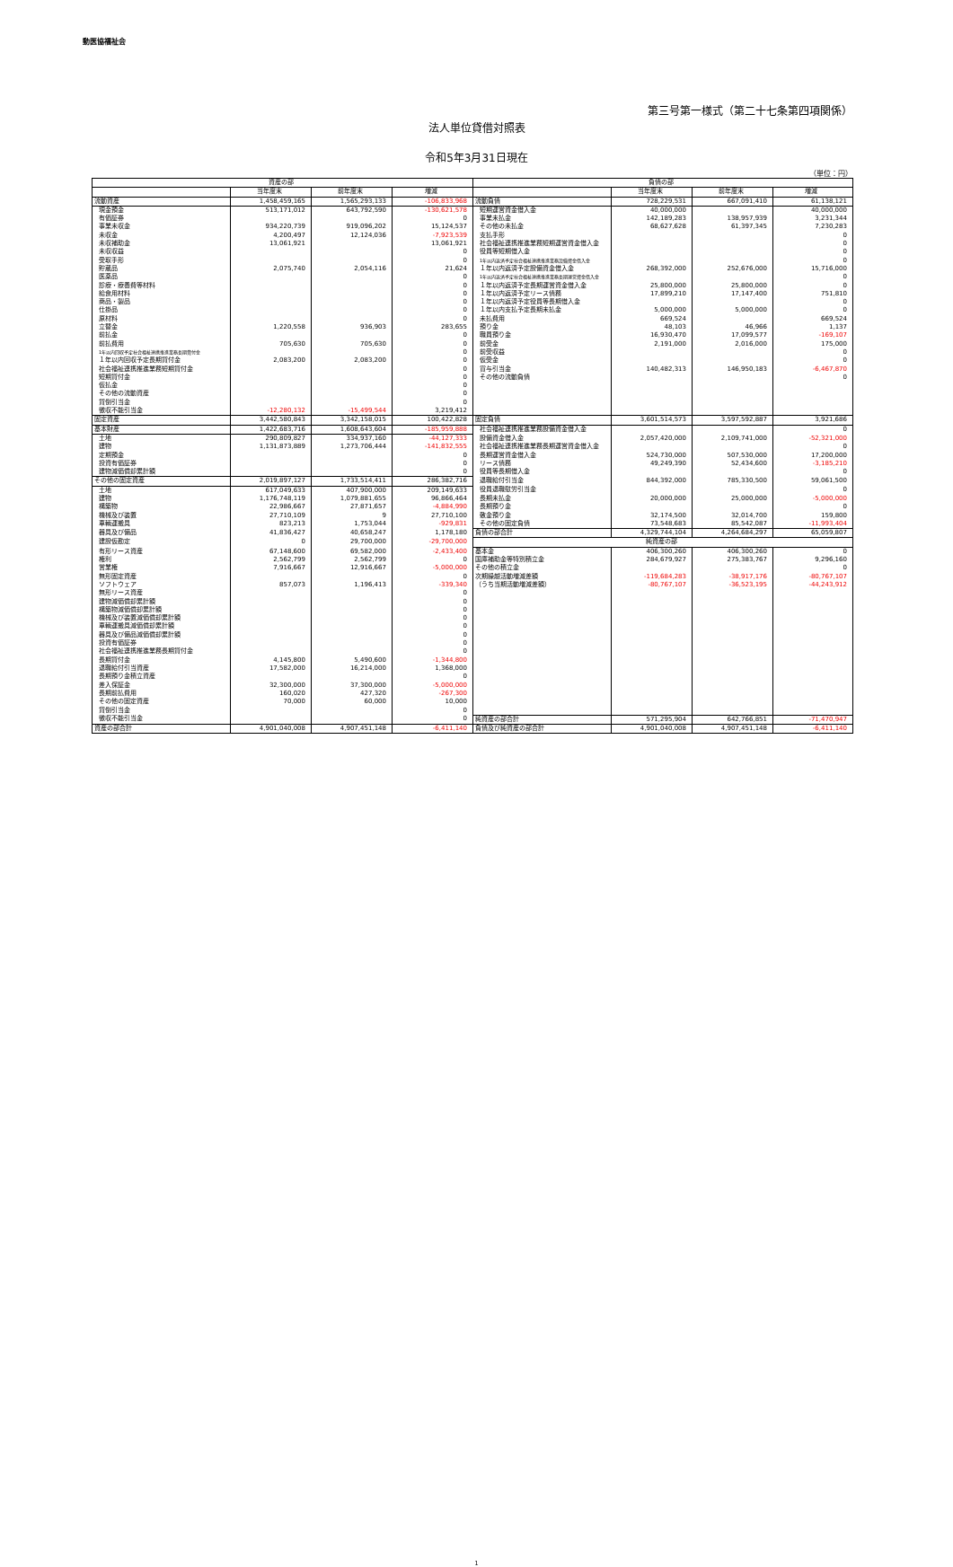動医協福祉会
第三号第一様式（第二十七条第四項関係）
法人単位貸借対照表
令和5年3月31日現在
（単位：円）
| 資産の部 | | | | 負債の部 | | | |
| --- | --- | --- | --- | --- | --- | --- | --- |
| | 当年度末 | 前年度末 | 増減 | | 当年度末 | 前年度末 | 増減 |
| 流動資産 | 1,458,459,165 | 1,565,293,133 | -106,833,968 | 流動負債 | 728,229,531 | 667,091,410 | 61,138,121 |
| 現金預金 | 513,171,012 | 643,792,590 | -130,621,578 | 短期運営資金借入金 | 40,000,000 | | 40,000,000 |
| 有価証券 | | | 0 | 事業未払金 | 142,189,283 | 138,957,939 | 3,231,344 |
| 事業未収金 | 934,220,739 | 919,096,202 | 15,124,537 | その他の未払金 | 68,627,628 | 61,397,345 | 7,230,283 |
| 未収金 | 4,200,497 | 12,124,036 | -7,923,539 | 支払手形 | | | 0 |
| 未収補助金 | 13,061,921 | | 13,061,921 | 社会福祉連携推進業務短期運営資金借入金 | | | 0 |
| 未収収益 | | | 0 | 役員等短期借入金 | | | 0 |
| 受取手形 | | | 0 | 1年以内返済予定社会福祉連携推進業務設備資金借入金 | | | 0 |
| 貯蔵品 | 2,075,740 | 2,054,116 | 21,624 | １年以内返済予定設備資金借入金 | 268,392,000 | 252,676,000 | 15,716,000 |
| 医薬品 | | | 0 | 1年以内返済予定社会福祉連携推進業務長期運営資金借入金 | | | 0 |
| 診療・療養費等材料 | | | 0 | １年以内返済予定長期運営資金借入金 | 25,800,000 | 25,800,000 | 0 |
| 給食用材料 | | | 0 | １年以内返済予定リース債務 | 17,899,210 | 17,147,400 | 751,810 |
| 商品・製品 | | | 0 | １年以内返済予定役員等長期借入金 | | | 0 |
| 仕掛品 | | | 0 | １年以内支払予定長期未払金 | 5,000,000 | 5,000,000 | 0 |
| 原材料 | | | 0 | 未払費用 | 669,524 | | 669,524 |
| 立替金 | 1,220,558 | 936,903 | 283,655 | 預り金 | 48,103 | 46,966 | 1,137 |
| 前払金 | | | 0 | 職員預り金 | 16,930,470 | 17,099,577 | -169,107 |
| 前払費用 | 705,630 | 705,630 | 0 | 前受金 | 2,191,000 | 2,016,000 | 175,000 |
| 1年以内回収予定社会福祉連携推進業務長期貸付金 | | | 0 | 前受収益 | | | 0 |
| １年以内回収予定長期貸付金 | 2,083,200 | 2,083,200 | 0 | 仮受金 | | | 0 |
| 社会福祉連携推進業務短期貸付金 | | | 0 | 賞与引当金 | 140,482,313 | 146,950,183 | -6,467,870 |
| 短期貸付金 | | | 0 | その他の流動負債 | | | 0 |
| 仮払金 | | | 0 | | | | |
| その他の流動資産 | | | 0 | | | | |
| 貸倒引当金 | | | 0 | | | | |
| 徴収不能引当金 | -12,280,132 | -15,499,544 | 3,219,412 | | | | |
| 固定資産 | 3,442,580,843 | 3,342,158,015 | 100,422,828 | 固定負債 | 3,601,514,573 | 3,597,592,887 | 3,921,686 |
| 基本財産 | 1,422,683,716 | 1,608,643,604 | -185,959,888 | 社会福祉連携推進業務設備資金借入金 | | | 0 |
| 土地 | 290,809,827 | 334,937,160 | -44,127,333 | 設備資金借入金 | 2,057,420,000 | 2,109,741,000 | -52,321,000 |
| 建物 | 1,131,873,889 | 1,273,706,444 | -141,832,555 | 社会福祉連携推進業務長期運営資金借入金 | | | 0 |
| 定期預金 | | | 0 | 長期運営資金借入金 | 524,730,000 | 507,530,000 | 17,200,000 |
| 投資有価証券 | | | 0 | リース債務 | 49,249,390 | 52,434,600 | -3,185,210 |
| 建物減価償却累計額 | | | 0 | 役員等長期借入金 | | | 0 |
| その他の固定資産 | 2,019,897,127 | 1,733,514,411 | 286,382,716 | 退職給付引当金 | 844,392,000 | 785,330,500 | 59,061,500 |
| 土地 | 617,049,633 | 407,900,000 | 209,149,633 | 役員退職慰労引当金 | | | 0 |
| 建物 | 1,176,748,119 | 1,079,881,655 | 96,866,464 | 長期未払金 | 20,000,000 | 25,000,000 | -5,000,000 |
| 構築物 | 22,986,667 | 27,871,657 | -4,884,990 | 長期預り金 | | | 0 |
| 機械及び装置 | 27,710,109 | 9 | 27,710,100 | 敷金預り金 | 32,174,500 | 32,014,700 | 159,800 |
| 車輌運搬具 | 823,213 | 1,753,044 | -929,831 | その他の固定負債 | 73,548,683 | 85,542,087 | -11,993,404 |
| 器具及び備品 | 41,836,427 | 40,658,247 | 1,178,180 | 負債の部合計 | 4,329,744,104 | 4,264,684,297 | 65,059,807 |
| 建設仮勘定 | 0 | 29,700,000 | -29,700,000 | 純資産の部 | | | |
| 有形リース資産 | 67,148,600 | 69,582,000 | -2,433,400 | 基本金 | 406,300,260 | 406,300,260 | 0 |
| 権利 | 2,562,799 | 2,562,799 | 0 | 国庫補助金等特別積立金 | 284,679,927 | 275,383,767 | 9,296,160 |
| 営業権 | 7,916,667 | 12,916,667 | -5,000,000 | その他の積立金 | | | 0 |
| 無形固定資産 | | | 0 | 次期繰越活動増減差額 | -119,684,283 | -38,917,176 | -80,767,107 |
| ソフトウェア | 857,073 | 1,196,413 | -339,340 | （うち当期活動増減差額） | -80,767,107 | -36,523,195 | -44,243,912 |
| 無形リース資産 | | | 0 | | | | |
| 建物減価償却累計額 | | | 0 | | | | |
| 構築物減価償却累計額 | | | 0 | | | | |
| 機械及び装置減価償却累計額 | | | 0 | | | | |
| 車輌運搬具減価償却累計額 | | | 0 | | | | |
| 器具及び備品減価償却累計額 | | | 0 | | | | |
| 投資有価証券 | | | 0 | | | | |
| 社会福祉連携推進業務長期貸付金 | | | 0 | | | | |
| 長期貸付金 | 4,145,800 | 5,490,600 | -1,344,800 | | | | |
| 退職給付引当資産 | 17,582,000 | 16,214,000 | 1,368,000 | | | | |
| 長期預り金積立資産 | | | 0 | | | | |
| 差入保証金 | 32,300,000 | 37,300,000 | -5,000,000 | | | | |
| 長期前払費用 | 160,020 | 427,320 | -267,300 | | | | |
| その他の固定資産 | 70,000 | 60,000 | 10,000 | | | | |
| 貸倒引当金 | | | 0 | | | | |
| 徴収不能引当金 | | | 0 | 純資産の部合計 | 571,295,904 | 642,766,851 | -71,470,947 |
| 資産の部合計 | 4,901,040,008 | 4,907,451,148 | -6,411,140 | 負債及び純資産の部合計 | 4,901,040,008 | 4,907,451,148 | -6,411,140 |
1